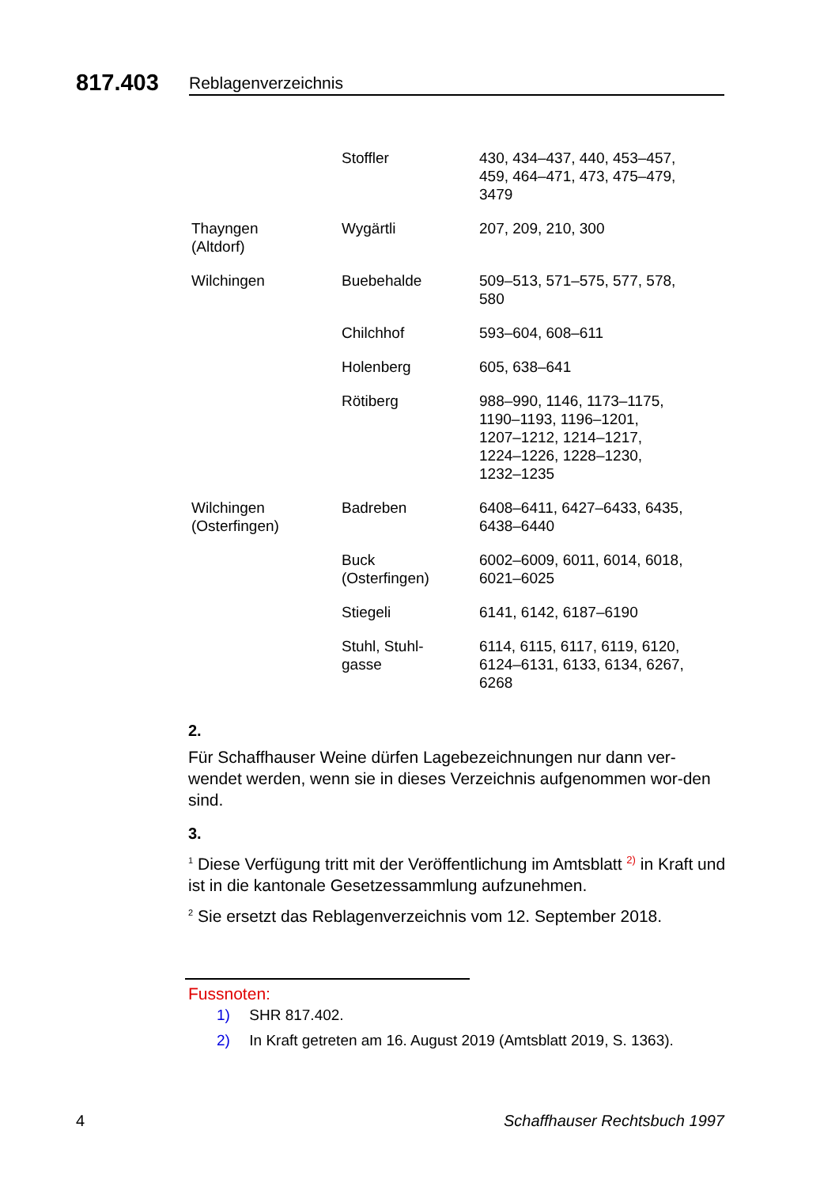817.403
Reblagenverzeichnis
| | Stoffler | 430, 434–437, 440, 453–457, 459, 464–471, 473, 475–479, 3479 |
| Thayngen (Altdorf) | Wygärtli | 207, 209, 210, 300 |
| Wilchingen | Buebehalde | 509–513, 571–575, 577, 578, 580 |
| | Chilchhof | 593–604, 608–611 |
| | Holenberg | 605, 638–641 |
| | Rötiberg | 988–990, 1146, 1173–1175, 1190–1193, 1196–1201, 1207–1212, 1214–1217, 1224–1226, 1228–1230, 1232–1235 |
| Wilchingen (Osterfingen) | Badreben | 6408–6411, 6427–6433, 6435, 6438–6440 |
| | Buck (Osterfingen) | 6002–6009, 6011, 6014, 6018, 6021–6025 |
| | Stiegeli | 6141, 6142, 6187–6190 |
| | Stuhl, Stuhl- gasse | 6114, 6115, 6117, 6119, 6120, 6124–6131, 6133, 6134, 6267, 6268 |
2.
Für Schaffhauser Weine dürfen Lagebezeichnungen nur dann ver-wendet werden, wenn sie in dieses Verzeichnis aufgenommen wor-den sind.
3.
<sup>1</sup> Diese Verfügung tritt mit der Veröffentlichung im Amtsblatt <sup>2)</sup> in Kraft und ist in die kantonale Gesetzessammlung aufzunehmen.
<sup>2</sup> Sie ersetzt das Reblagenverzeichnis vom 12. September 2018.
Fussnoten:
1) SHR 817.402.
2) In Kraft getreten am 16. August 2019 (Amtsblatt 2019, S. 1363).
4 Schaffhauser Rechtsbuch 1997